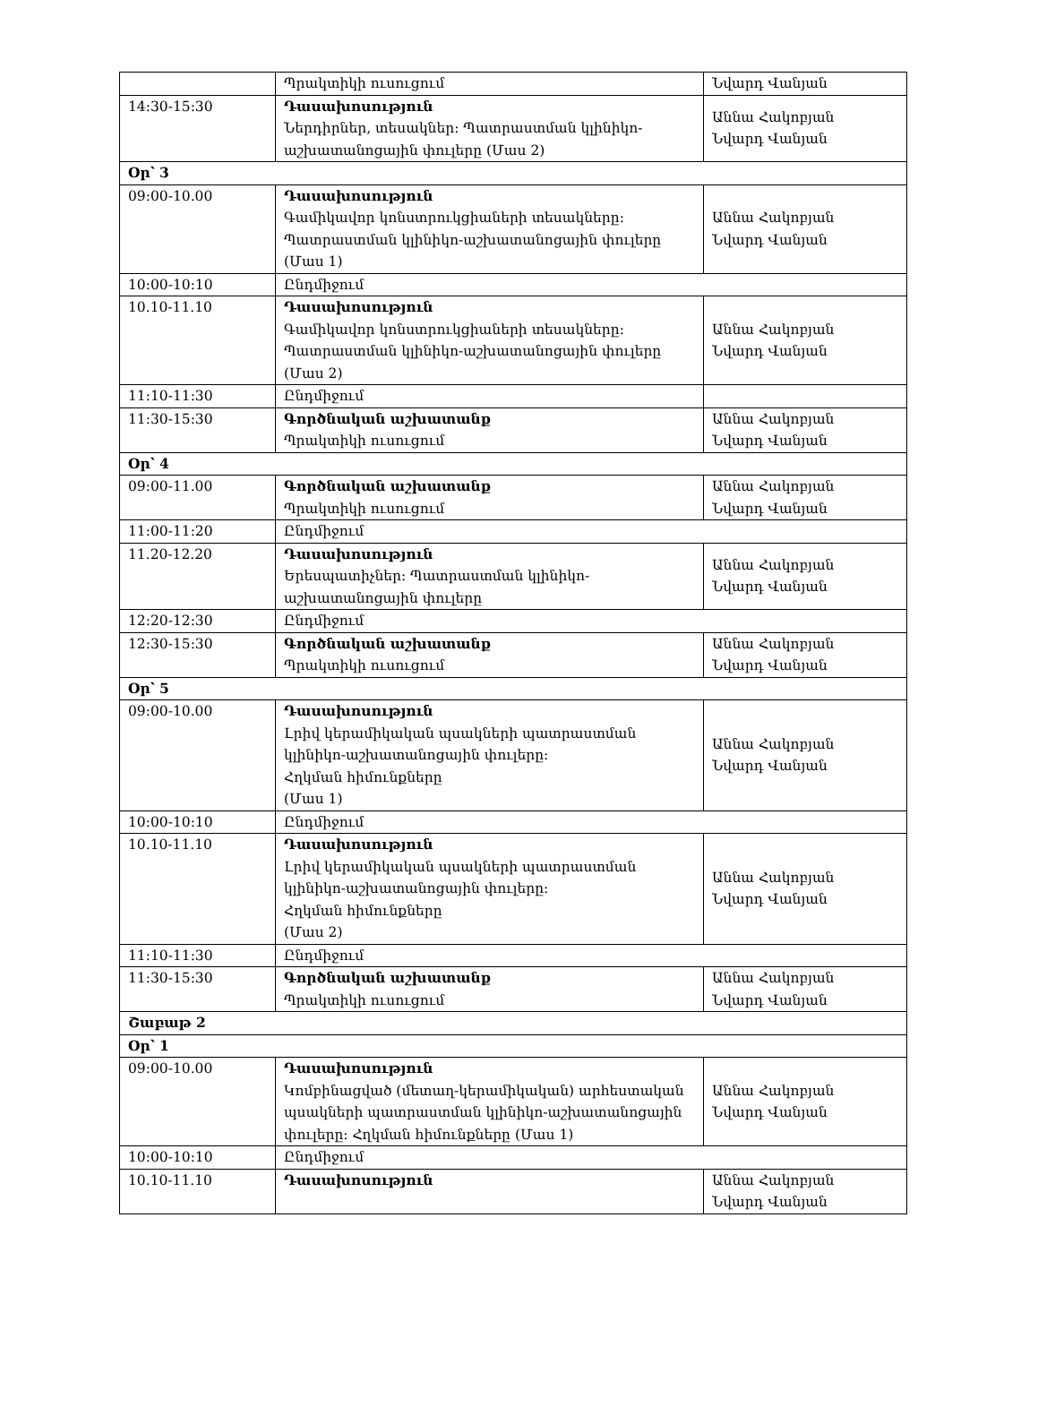| | Պրակտիկի ուսուցում | Նվարդ Վանյան |
| 14:30-15:30 | Դասախոսություն Ներդիրներ, տեսակներ: Պատրաստման կլինիկո-աշխատանոցային փուլերը (Մաս 2) | Աննա Հակոբյան Նվարդ Վանյան |
| Օր՝ 3 | | |
| 09:00-10.00 | Դասախոսություն Գամիկավոր կոնստրուկցիաների տեսակները: Պատրաստման կլինիկո-աշխատանոցային փուլերը (Մաս 1) | Աննա Հակոբյան Նվարդ Վանյան |
| 10:00-10:10 | Ընդմիջում | |
| 10.10-11.10 | Դասախոսություն Գամիկավոր կոնստրուկցիաների տեսակները: Պատրաստման կլինիկո-աշխատանոցային փուլերը (Մաս 2) | Աննա Հակոբյան Նվարդ Վանյան |
| 11:10-11:30 | Ընդմիջում | |
| 11:30-15:30 | Գործնական աշխատանք Պրակտիկի ուսուցում | Աննա Հակոբյան Նվարդ Վանյան |
| Օր՝ 4 | | |
| 09:00-11.00 | Գործնական աշխատանք Պրակտիկի ուսուցում | Աննա Հակոբյան Նվարդ Վանյան |
| 11:00-11:20 | Ընդմիջում | |
| 11.20-12.20 | Դասախոսություն Երեսպատիչներ: Պատրաստման կլինիկո-աշխատանոցային փուլերը | Աննա Հակոբյան Նվարդ Վանյան |
| 12:20-12:30 | Ընդմիջում | |
| 12:30-15:30 | Գործնական աշխատանք Պրակտիկի ուսուցում | Աննա Հակոբյան Նվարդ Վանյան |
| Օր՝ 5 | | |
| 09:00-10.00 | Դասախոսություն Լրիվ կերամիկական պսակների պատրաստման կլինիկո-աշխատանոցային փուլերը: Հղկման հիմունքները (Մաս 1) | Աննա Հակոբյան Նվարդ Վանյան |
| 10:00-10:10 | Ընդմիջում | |
| 10.10-11.10 | Դասախոսություն Լրիվ կերամիկական պսակների պատրաստման կլինիկո-աշխատանոցային փուլերը: Հղկման հիմունքները (Մաս 2) | Աննա Հակոբյան Նվարդ Վանյան |
| 11:10-11:30 | Ընդմիջում | |
| 11:30-15:30 | Գործնական աշխատանք Պրակտիկի ուսուցում | Աննա Հակոբյան Նվարդ Վանյան |
| Շաբաթ 2 | | |
| Օր՝ 1 | | |
| 09:00-10.00 | Դասախոսություն Կոմբինացված (մետաղ-կերամիկական) արհեստական պսակների պատրաստման կլինիկո-աշխատանոցային փուլերը: Հղկման հիմունքները (Մաս 1) | Աննա Հակոբյան Նվարդ Վանյան |
| 10:00-10:10 | Ընդմիջում | |
| 10.10-11.10 | Դասախոսություն | Աննա Հակոբյան Նվարդ Վանյան |